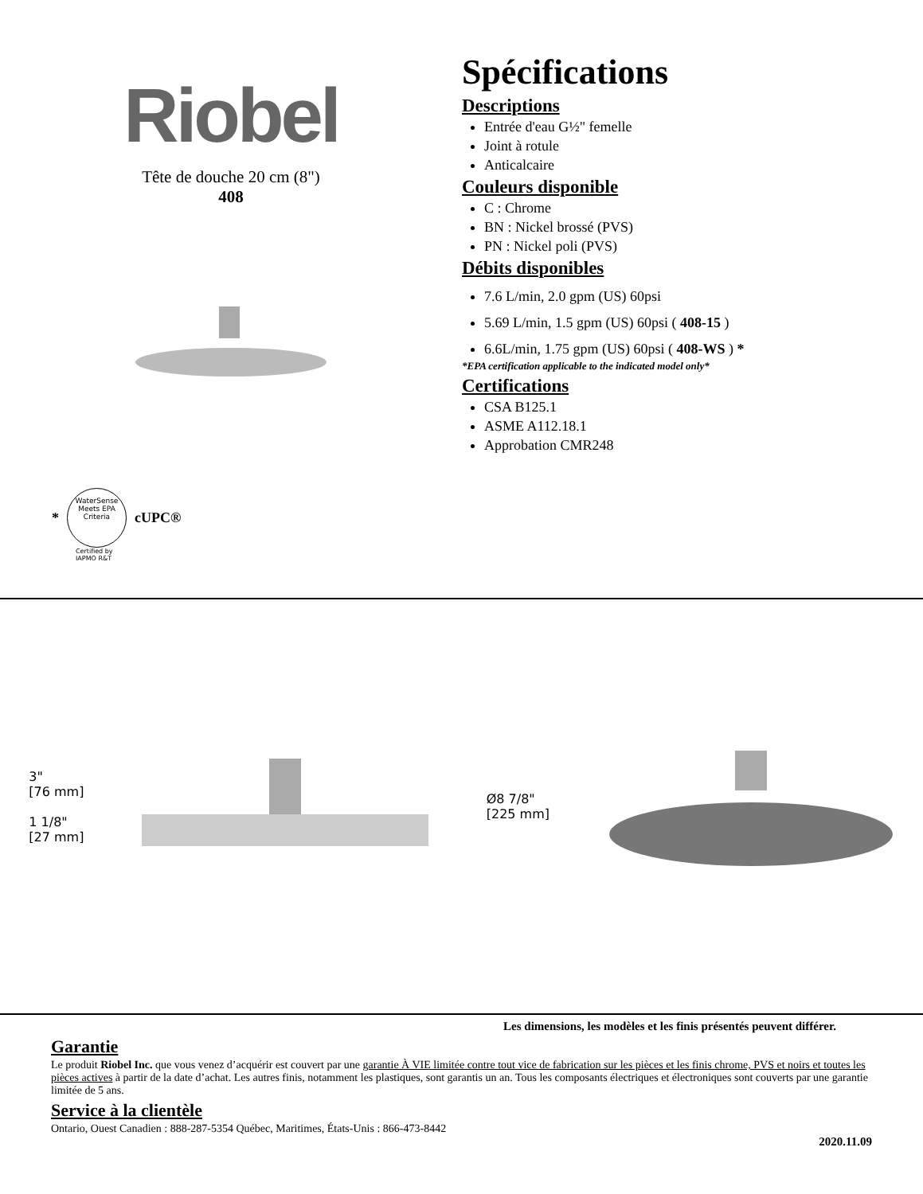Riobel
Tête de douche 20 cm (8")
408
Spécifications
Descriptions
Entrée d'eau G½" femelle
Joint à rotule
Anticalcaire
Couleurs disponible
C : Chrome
BN : Nickel brossé (PVS)
PN : Nickel poli (PVS)
Débits disponibles
7.6 L/min, 2.0 gpm (US) 60psi
5.69 L/min, 1.5 gpm (US) 60psi ( 408-15 )
6.6L/min, 1.75 gpm (US) 60psi ( 408-WS ) *
*EPA certification applicable to the indicated model only*
Certifications
CSA B125.1
ASME A112.18.1
Approbation CMR248
*
WaterSense Meets EPA Criteria
cUPC®
Certified by
IAPMO R&T
3"
[76 mm]
1 1/8"
[27 mm]
Ø8 7/8"
[225 mm]
Les dimensions, les modèles et les finis présentés peuvent différer.
Garantie
Le produit Riobel Inc. que vous venez d’acquérir est couvert par une garantie À VIE limitée contre tout vice de fabrication sur les pièces et les finis chrome, PVS et noirs et toutes les pièces actives à partir de la date d’achat. Les autres finis, notamment les plastiques, sont garantis un an. Tous les composants électriques et électroniques sont couverts par une garantie limitée de 5 ans.
Service à la clientèle
Ontario, Ouest Canadien : 888-287-5354 Québec, Maritimes, États-Unis : 866-473-8442
2020.11.09